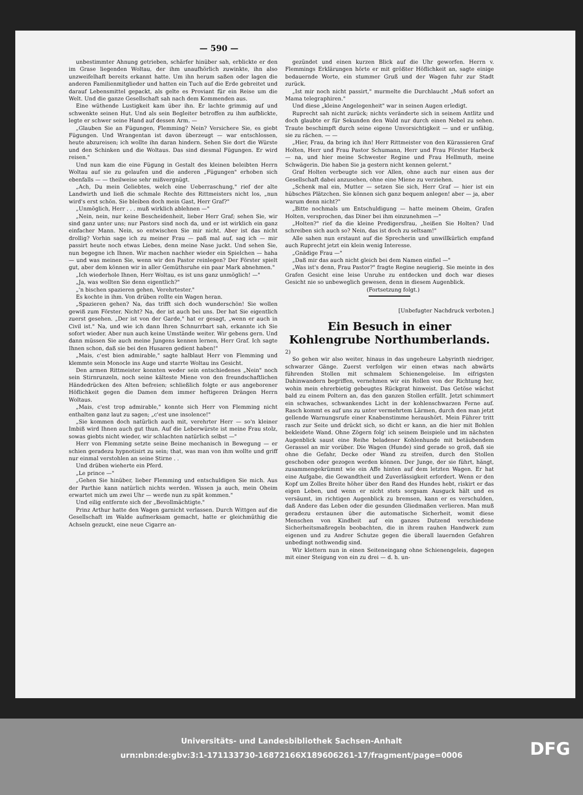— 590 —
unbestimmter Ahnung getrieben, schärfer hinüber sah, erblickte er den im Grase liegenden Woltau, der ihm unaufhörlich zuwinkte, ihn also unzweifelhaft bereits erkannt hatte. Um ihn herum saßen oder lagen die anderen Familienmitglieder und hatten ein Tuch auf die Erde gebreitet und darauf Lebensmittel gepackt, als gelte es Proviant für ein Reise um die Welt. Und die ganze Gesellschaft sah nach dem Kommenden aus.
Eine wüthende Lustigkeit kam über ihn. Er lachte grimmig auf und schwenkte seinen Hut. Und als sein Begleiter betroffen zu ihm aufblickte, legte er schwer seine Hand auf dessen Arm. —
„Glauben Sie an Fügungen, Flemming? Nein? Versichere Sie, es giebt Fügungen. Und Wrangentan ist davon überzeugt — war entschlossen, heute abzureisen; ich wollte ihn daran hindern. Sehen Sie dort die Würste und den Schinken und die Woltaus. Das sind diesmal Fügungen. Er wird reisen."
Und nun kam die eine Fügung in Gestalt des kleinen beleibten Herrn Woltau auf sie zu gelaufen und die anderen „Fügungen" erhoben sich ebenfalls — — theilweise sehr mißvergnügt.
„Ach, Du mein Geliebtes, welch eine Ueberraschung," rief der alte Landwirth und ließ die schmale Rechte des Rittmeisters nicht los, „nun wird's erst schön. Sie bleiben doch mein Gast, Herr Graf?"
„Unmöglich, Herr . . . muß wirklich ablehnen —"
„Nein, nein, nur keine Bescheidenheit, lieber Herr Graf; sehen Sie, wir sind ganz unter uns; nur Pastors sind noch da, und er ist wirklich ein ganz einfacher Mann. Nein, so entwischen Sie mir nicht. Aber ist das nicht drollig? Vorhin sage ich zu meiner Frau — paß mal auf, sag ich — mir passirt heute noch etwas Liebes, denn meine Nase juckt. Und sehen Sie, nun begegne ich Ihnen. Wir machen nachher wieder ein Spielchen — haha — und was meinen Sie, wenn wir den Pastor reinlegen? Der Förster spielt gut, aber dem können wir in aller Gemüthsruhe ein paar Mark abnehmen."
„Ich wiederhole Ihnen, Herr Woltau, es ist uns ganz unmöglich! —"
„Ja, was wollten Sie denn eigentlich?"
„'n bischen spazieren gehen, Verehrtester."
Es kochte in ihm. Von drüben rollte ein Wagen heran.
„Spazieren gehen? Na, das trifft sich doch wunderschön! Sie wollen gewiß zum Förster. Nicht? Na, der ist auch bei uns. Der hat Sie eigentlich zuerst gesehen. „Der ist von der Garde," hat er gesagt, „wenn er auch in Civil ist." Na, und wie ich dann Ihren Schnurrbart sah, erkannte ich Sie sofort wieder. Aber nun auch keine Umstände weiter. Wir gebens gern. Und dann müssen Sie auch meine Jungens kennen lernen, Herr Graf. Ich sagte Ihnen schon, daß sie bei den Husaren gedient haben!"
„Mais, c'est bien admirable," sagte halblaut Herr von Flemming und klemmte sein Monocle ins Auge und starrte Woltau ins Gesicht.
Den armen Rittmeister konnten weder sein entschiedenes „Nein" noch sein Stirnrunzeln, noch seine kälteste Miene von den freundschaftlichen Händedrücken des Alten befreien; schließlich folgte er aus angeborener Höflichkeit gegen die Damen dem immer heftigeren Drängen Herrn Woltaus.
„Mais, c'est trop admirable," konnte sich Herr von Flemming nicht enthalten ganz laut zu sagen; „c'est une insolence!"
„Sie kommen doch natürlich auch mit, verehrter Herr — so'n kleiner Imbiß wird Ihnen auch gut thun. Auf die Leberwürste ist meine Frau stolz, sowas giebts nicht wieder, wir schlachten natürlich selbst —"
Herr von Flemming setzte seine Beine mechanisch in Bewegung — er schien geradezu hypnotisirt zu sein; that, was man von ihm wollte und griff nur einmal verstohlen an seine Stirne . .
Und drüben wieherte ein Pferd.
„Le prince —"
„Gehen Sie hinüber, lieber Flemming und entschuldigen Sie mich. Aus der Parthie kann natürlich nichts werden. Wissen ja auch, mein Oheim erwartet mich um zwei Uhr — werde nun zu spät kommen."
Und eilig entfernte sich der „Bevollmächtigte."
Prinz Arthur hatte den Wagen garnicht verlassen. Durch Wittgen auf die Gesellschaft im Walde aufmerksam gemacht, hatte er gleichmüthig die Achseln gezuckt, eine neue Cigarre an-
gezündet und einen kurzen Blick auf die Uhr geworfen. Herrn v. Flemmings Erklärungen hörte er mit größter Höflichkeit an, sagte einige bedauernde Worte, ein stummer Gruß und der Wagen fuhr zur Stadt zurück.
„Ist mir noch nicht passirt," murmelte die Durchlaucht „Muß sofort an Mama telegraphiren."
Und diese „kleine Angelegenheit" war in seinen Augen erledigt.
Ruprecht sah nicht zurück; nichts veränderte sich in seinem Antlitz und doch glaubte er für Sekunden den Wald nur durch einen Nebel zu sehen. Traute beschimpft durch seine eigene Unvorsichtigkeit — und er unfähig, sie zu rächen. — —
„Hier, Frau, da bring ich ihn! Herr Rittmeister von den Kürassieren Graf Holten, Herr und Frau Pastor Schumann, Herr und Frau Förster Harbeck — na, und hier meine Schwester Regine und Frau Hellmuth, meine Schwägerin. Die haben Sie ja gestern nicht kennen gelernt."
Graf Holten verbeugte sich vor Allen, ohne auch nur einen aus der Gesellschaft dabei anzusehen, ohne eine Miene zu verziehen.
„Schenk mal ein, Mutter — setzen Sie sich, Herr Graf — hier ist ein hübsches Plätzchen. Sie können sich ganz bequem anlegen! aber — ja, aber warum denn nicht?"
„Bitte nochmals um Entschuldigung — hatte meinem Oheim, Grafen Holten, versprochen, das Diner bei ihm einzunehmen —"
„Holten?" rief da die kleine Predigersfrau, „heißen Sie Holten? Und schreiben sich auch so? Nein, das ist doch zu seltsam!"
Alle sahen nun erstaunt auf die Sprecherin und unwillkürlich empfand auch Ruprecht jetzt ein klein wenig Interesse.
„Gnädige Frau —"
„Daß mir das auch nicht gleich bei dem Namen einfiel —"
„Was ist's denn, Frau Pastor?" fragte Regine neugierig. Sie meinte in des Grafen Gesicht eine leise Unruhe zu entdecken und doch war dieses Gesicht nie so unbeweglich gewesen, denn in diesem Augenblick.
(Fortsetzung folgt.)
[Unbefugter Nachdruck verboten.]
Ein Besuch in einer Kohlengrube Northumberlands.
2)
So gehen wir also weiter, hinaus in das ungeheure Labyrinth niedriger, schwarzer Gänge. Zuerst verfolgen wir einen etwas nach abwärts führenden Stollen mit schmalem Schienengeleise. Im eifrigsten Dahinwandern begriffen, vernehmen wir ein Rollen von der Richtung her, wohin mein ehrerbietig gebeugtes Rückgrat hinweist. Das Getöse wächst bald zu einem Poltern an, das den ganzen Stollen erfüllt. Jetzt schimmert ein schwaches, schwankendes Licht in der kohlenschwarzen Ferne auf. Rasch kommt es auf uns zu unter vermehrtem Lärmen, durch den man jetzt gellende Warnungsrufe einer Knabenstimme heraushört. Mein Führer tritt rasch zur Seite und drückt sich, so dicht er kann, an die hier mit Bohlen bekleidete Wand. Ohne Zögern folg' ich seinem Beispiele und im nächsten Augenblick saust eine Reihe beladener Kohlenhunde mit betäubendem Gerassel an mir vorüber. Die Wagen (Hunde) sind gerade so groß, daß sie ohne die Gefahr, Decke oder Wand zu streifen, durch den Stollen geschoben oder gezogen werden können. Der Junge, der sie führt, hängt, zusammengekrümmt wie ein Affe hinten auf dem letzten Wagen. Er hat eine Aufgabe, die Gewandtheit und Zuverlässigkeit erfordert. Wenn er den Kopf um Zolles Breite höher über den Rand des Hundes hebt, riskirt er das eigen Leben, und wenn er nicht stets sorgsam Ausguck hält und es versäumt, im richtigen Augenblick zu bremsen, kann er es verschulden, daß Andere das Leben oder die gesunden Gliedmaßen verlieren. Man muß geradezu erstaunen über die automatische Sicherheit, womit diese Menschen von Kindheit auf ein ganzes Dutzend verschiedene Sicherheitsmaßregeln beobachten, die in ihrem rauhen Handwerk zum eigenen und zu Andrer Schutze gegen die überall lauernden Gefahren unbedingt nothwendig sind.
Wir klettern nun in einen Seiteneingang ohne Schienengeleis, dagegen mit einer Steigung von ein zu drei — d. h. un-
Universitäts- und Landesbibliothek Sachsen-Anhalt
urn:nbn:de:gbv:3:1-171133730-16872166X189606261-17/fragment/page=0006
DFG